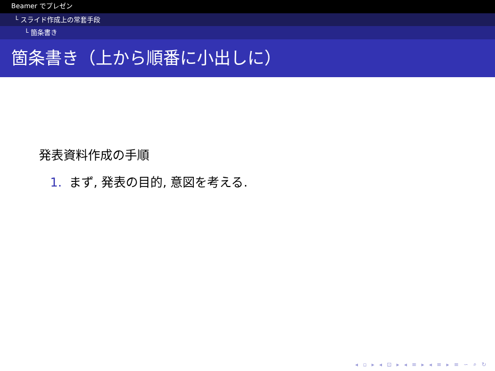Beamer でプレゼン
└ スライド作成上の常套手段
└ 箇条書き
箇条書き（上から順番に小出しに）
発表資料作成の手順
1. まず, 発表の目的, 意図を考える.
◂ ▫ ▸ ◂ ⊡ ▸ ◂ ≡ ▸ ◂ ≡ ▸ ≡ ∽ ⌕ ↻